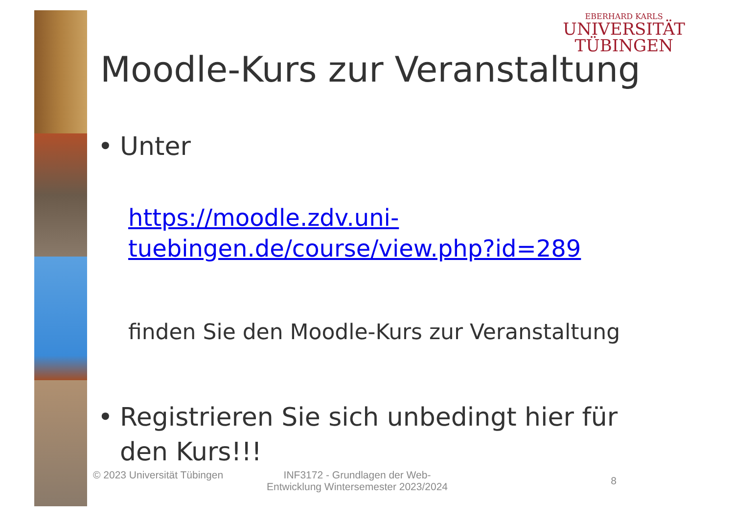EBERHARD KARLS
UNIVERSITÄT
TÜBINGEN
Moodle-Kurs zur Veranstaltung
• Unter
https://moodle.zdv.uni-tuebingen.de/course/view.php?id=289
finden Sie den Moodle-Kurs zur Veranstaltung
• Registrieren Sie sich unbedingt hier für den Kurs!!!
© 2023 Universität Tübingen
INF3172 - Grundlagen der Web-Entwicklung Wintersemester 2023/2024
8